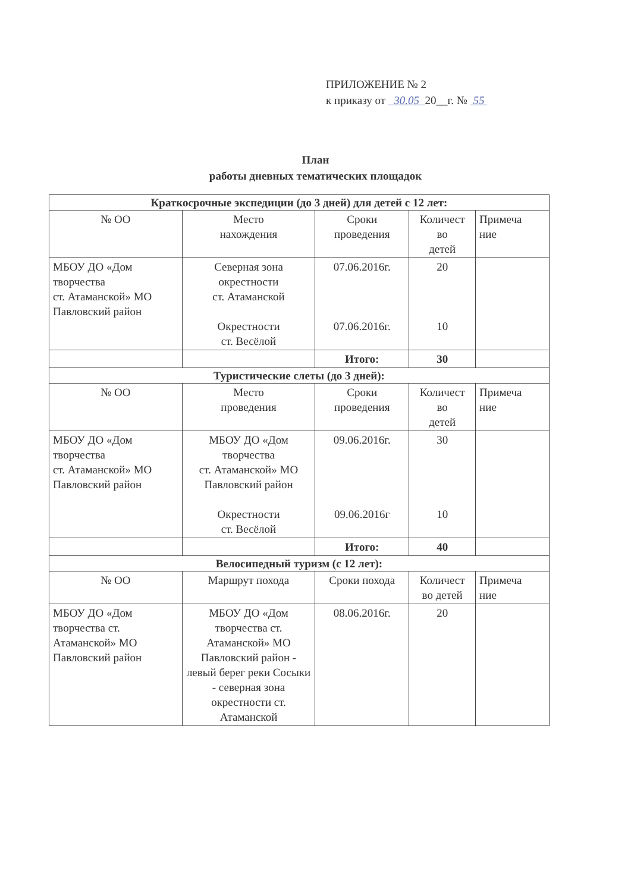ПРИЛОЖЕНИЕ № 2
к приказу от 30.05 20__г. № 55
План
работы дневных тематических площадок
| Краткосрочные экспедиции (до 3 дней) для детей с 12 лет: | | | | |
| --- | --- | --- | --- | --- |
| № ОО | Место нахождения | Сроки проведения | Количест во детей | Примеча ние |
| МБОУ ДО «Дом творчества ст. Атаманской» МО Павловский район | Северная зона окрестности ст. Атаманской Окрестности ст. Весёлой | 07.06.2016г. 07.06.2016г. | 20 10 | |
| | | Итого: | 30 | |
| Туристические слеты (до 3 дней): | | | | |
| № ОО | Место проведения | Сроки проведения | Количест во детей | Примеча ние |
| МБОУ ДО «Дом творчества ст. Атаманской» МО Павловский район | МБОУ ДО «Дом творчества ст. Атаманской» МО Павловский район Окрестности ст. Весёлой | 09.06.2016г. 09.06.2016г | 30 10 | |
| | | Итого: | 40 | |
| Велосипедный туризм (с 12 лет): | | | | |
| № ОО | Маршрут похода | Сроки похода | Количест во детей | Примеча ние |
| МБОУ ДО «Дом творчества ст. Атаманской» МО Павловский район | МБОУ ДО «Дом творчества ст. Атаманской» МО Павловский район - левый берег реки Сосыки - северная зона окрестности ст. Атаманской | 08.06.2016г. | 20 | |